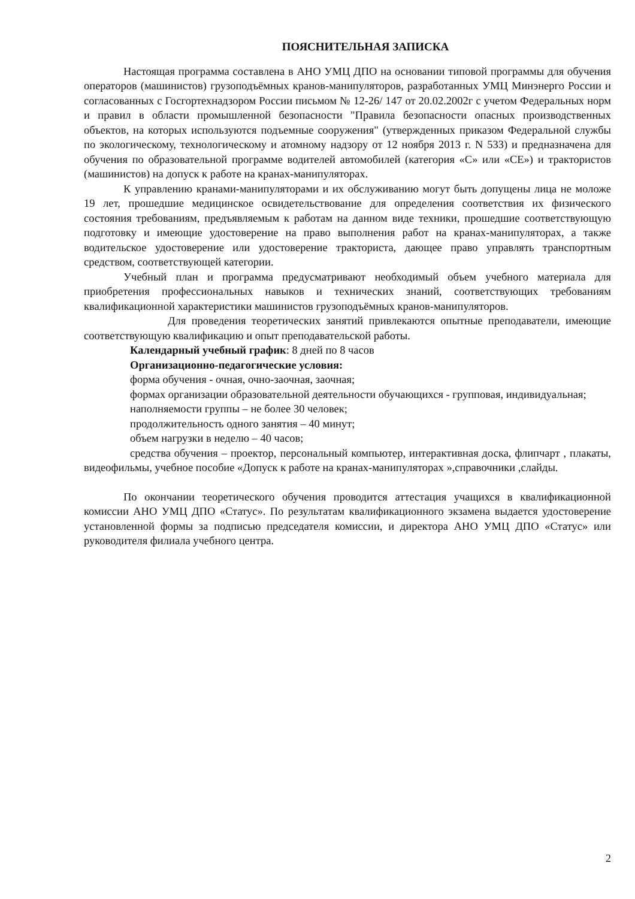ПОЯСНИТЕЛЬНАЯ ЗАПИСКА
Настоящая программа составлена в АНО УМЦ ДПО на основании типовой программы для обучения операторов (машинистов) грузоподъёмных кранов-манипуляторов, разработанных УМЦ Минэнерго России и согласованных с Госгортехнадзором России письмом № 12-26/ 147 от 20.02.2002г с учетом Федеральных норм и правил в области промышленной безопасности "Правила безопасности опасных производственных объектов, на которых используются подъемные сооружения" (утвержденных приказом Федеральной службы по экологическому, технологическому и атомному надзору от 12 ноября 2013 г. N 533) и предназначена для обучения по образовательной программе водителей автомобилей (категория «С» или «СЕ») и трактористов (машинистов) на допуск к работе на кранах-манипуляторах.
К управлению кранами-манипуляторами и их обслуживанию могут быть допущены лица не моложе 19 лет, прошедшие медицинское освидетельствование для определения соответствия их физического состояния требованиям, предъявляемым к работам на данном виде техники, прошедшие соответствующую подготовку и имеющие удостоверение на право выполнения работ на кранах-манипуляторах, а также водительское удостоверение или удостоверение тракториста, дающее право управлять транспортным средством, соответствующей категории.
Учебный план и программа предусматривают необходимый объем учебного материала для приобретения профессиональных навыков и технических знаний, соответствующих требованиям квалификационной характеристики машинистов грузоподъёмных кранов-манипуляторов.
Для проведения теоретических занятий привлекаются опытные преподаватели, имеющие соответствующую квалификацию и опыт преподавательской работы.
Календарный учебный график: 8 дней по 8 часов
Организационно-педагогические условия:
форма обучения - очная, очно-заочная, заочная;
формах организации образовательной деятельности обучающихся - групповая, индивидуальная;
наполняемости группы – не более 30 человек;
продолжительность одного занятия – 40 минут;
объем нагрузки в неделю – 40 часов;
средства обучения – проектор, персональный компьютер, интерактивная доска, флипчарт , плакаты, видеофильмы, учебное пособие «Допуск к работе на кранах-манипуляторах »,справочники ,слайды.
По окончании теоретического обучения проводится аттестация учащихся в квалификационной комиссии АНО УМЦ ДПО «Статус». По результатам квалификационного экзамена выдается удостоверение установленной формы за подписью председателя комиссии, и директора АНО УМЦ ДПО «Статус» или руководителя филиала учебного центра.
2